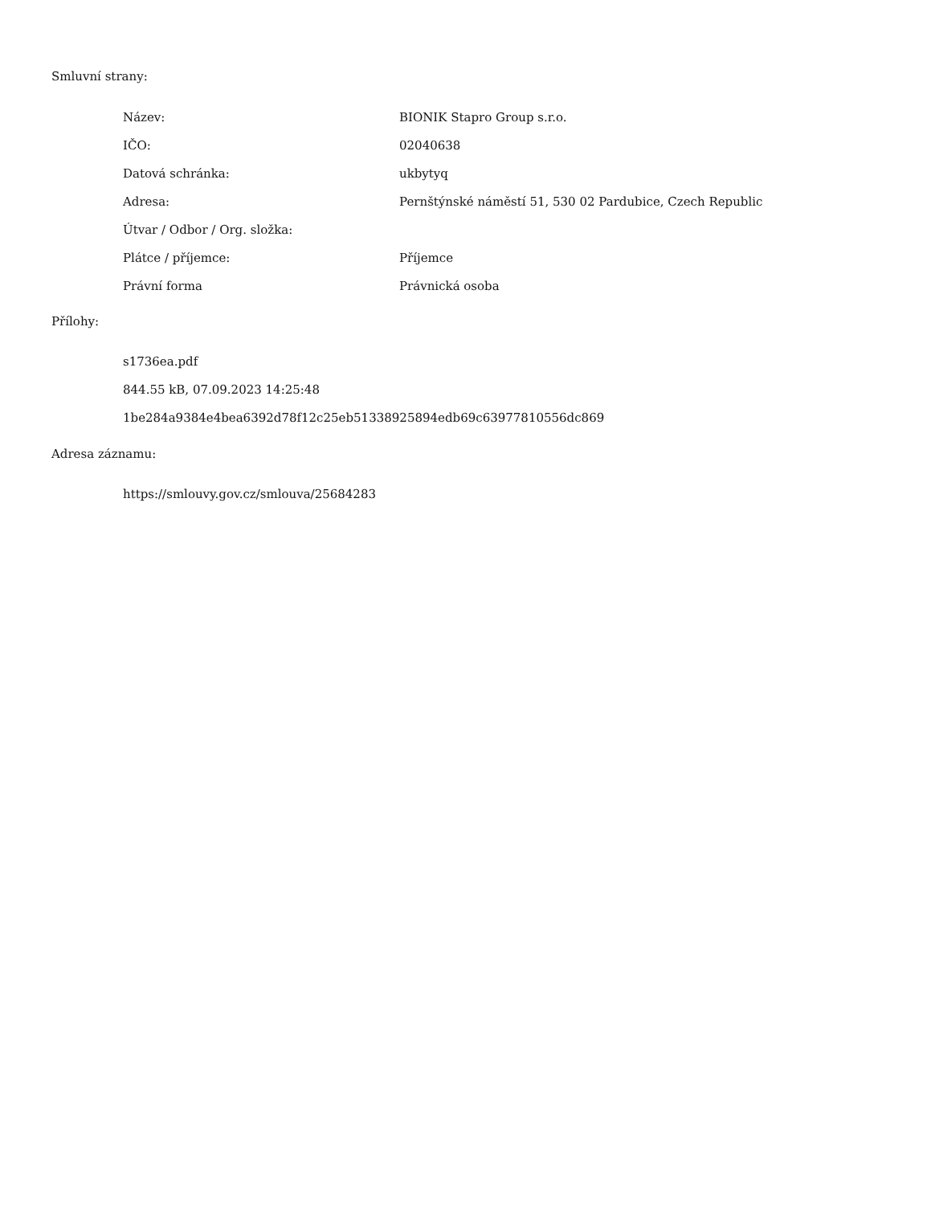Smluvní strany:
| Název: | BIONIK Stapro Group s.r.o. |
| IČO: | 02040638 |
| Datová schránka: | ukbytyq |
| Adresa: | Pernštýnské náměstí 51, 530 02 Pardubice, Czech Republic |
| Útvar / Odbor / Org. složka: | |
| Plátce / příjemce: | Příjemce |
| Právní forma | Právnická osoba |
Přílohy:
s1736ea.pdf
844.55 kB, 07.09.2023 14:25:48
1be284a9384e4bea6392d78f12c25eb51338925894edb69c63977810556dc869
Adresa záznamu:
https://smlouvy.gov.cz/smlouva/25684283